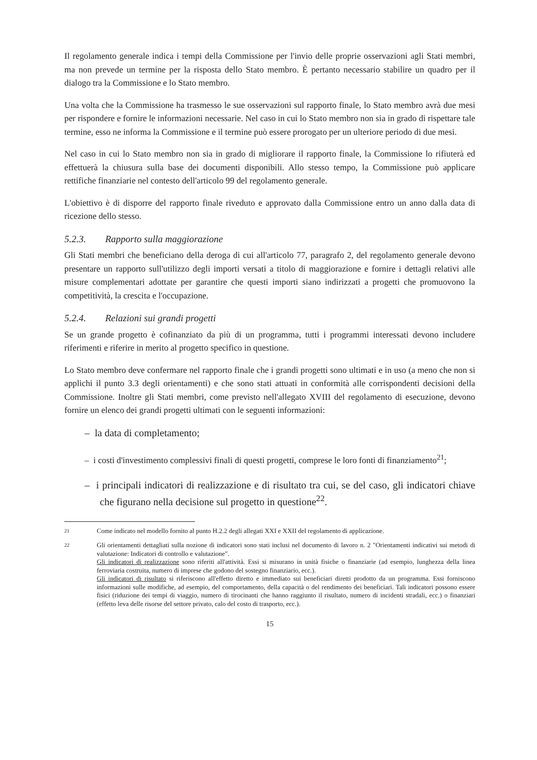Il regolamento generale indica i tempi della Commissione per l'invio delle proprie osservazioni agli Stati membri, ma non prevede un termine per la risposta dello Stato membro. È pertanto necessario stabilire un quadro per il dialogo tra la Commissione e lo Stato membro.
Una volta che la Commissione ha trasmesso le sue osservazioni sul rapporto finale, lo Stato membro avrà due mesi per rispondere e fornire le informazioni necessarie. Nel caso in cui lo Stato membro non sia in grado di rispettare tale termine, esso ne informa la Commissione e il termine può essere prorogato per un ulteriore periodo di due mesi.
Nel caso in cui lo Stato membro non sia in grado di migliorare il rapporto finale, la Commissione lo rifiuterà ed effettuerà la chiusura sulla base dei documenti disponibili. Allo stesso tempo, la Commissione può applicare rettifiche finanziarie nel contesto dell'articolo 99 del regolamento generale.
L'obiettivo è di disporre del rapporto finale riveduto e approvato dalla Commissione entro un anno dalla data di ricezione dello stesso.
5.2.3. Rapporto sulla maggiorazione
Gli Stati membri che beneficiano della deroga di cui all'articolo 77, paragrafo 2, del regolamento generale devono presentare un rapporto sull'utilizzo degli importi versati a titolo di maggiorazione e fornire i dettagli relativi alle misure complementari adottate per garantire che questi importi siano indirizzati a progetti che promuovono la competitività, la crescita e l'occupazione.
5.2.4. Relazioni sui grandi progetti
Se un grande progetto è cofinanziato da più di un programma, tutti i programmi interessati devono includere riferimenti e riferire in merito al progetto specifico in questione.
Lo Stato membro deve confermare nel rapporto finale che i grandi progetti sono ultimati e in uso (a meno che non si applichi il punto 3.3 degli orientamenti) e che sono stati attuati in conformità alle corrispondenti decisioni della Commissione. Inoltre gli Stati membri, come previsto nell'allegato XVIII del regolamento di esecuzione, devono fornire un elenco dei grandi progetti ultimati con le seguenti informazioni:
– la data di completamento;
– i costi d'investimento complessivi finali di questi progetti, comprese le loro fonti di finanziamento<sup>21</sup>;
– i principali indicatori di realizzazione e di risultato tra cui, se del caso, gli indicatori chiave che figurano nella decisione sul progetto in questione<sup>22</sup>.
21
Come indicato nel modello fornito al punto H.2.2 degli allegati XXI e XXII del regolamento di applicazione.
22
Gli orientamenti dettagliati sulla nozione di indicatori sono stati inclusi nel documento di lavoro n. 2 "Orientamenti indicativi sui metodi di valutazione: Indicatori di controllo e valutazione".
Gli indicatori di realizzazione sono riferiti all'attività. Essi si misurano in unità fisiche o finanziarie (ad esempio, lunghezza della linea ferroviaria costruita, numero di imprese che godono del sostegno finanziario, ecc.).
Gli indicatori di risultato si riferiscono all'effetto diretto e immediato sui beneficiari diretti prodotto da un programma. Essi forniscono informazioni sulle modifiche, ad esempio, del comportamento, della capacità o del rendimento dei beneficiari. Tali indicatori possono essere fisici (riduzione dei tempi di viaggio, numero di tirocinanti che hanno raggiunto il risultato, numero di incidenti stradali, ecc.) o finanziari (effetto leva delle risorse del settore privato, calo del costo di trasporto, ecc.).
15